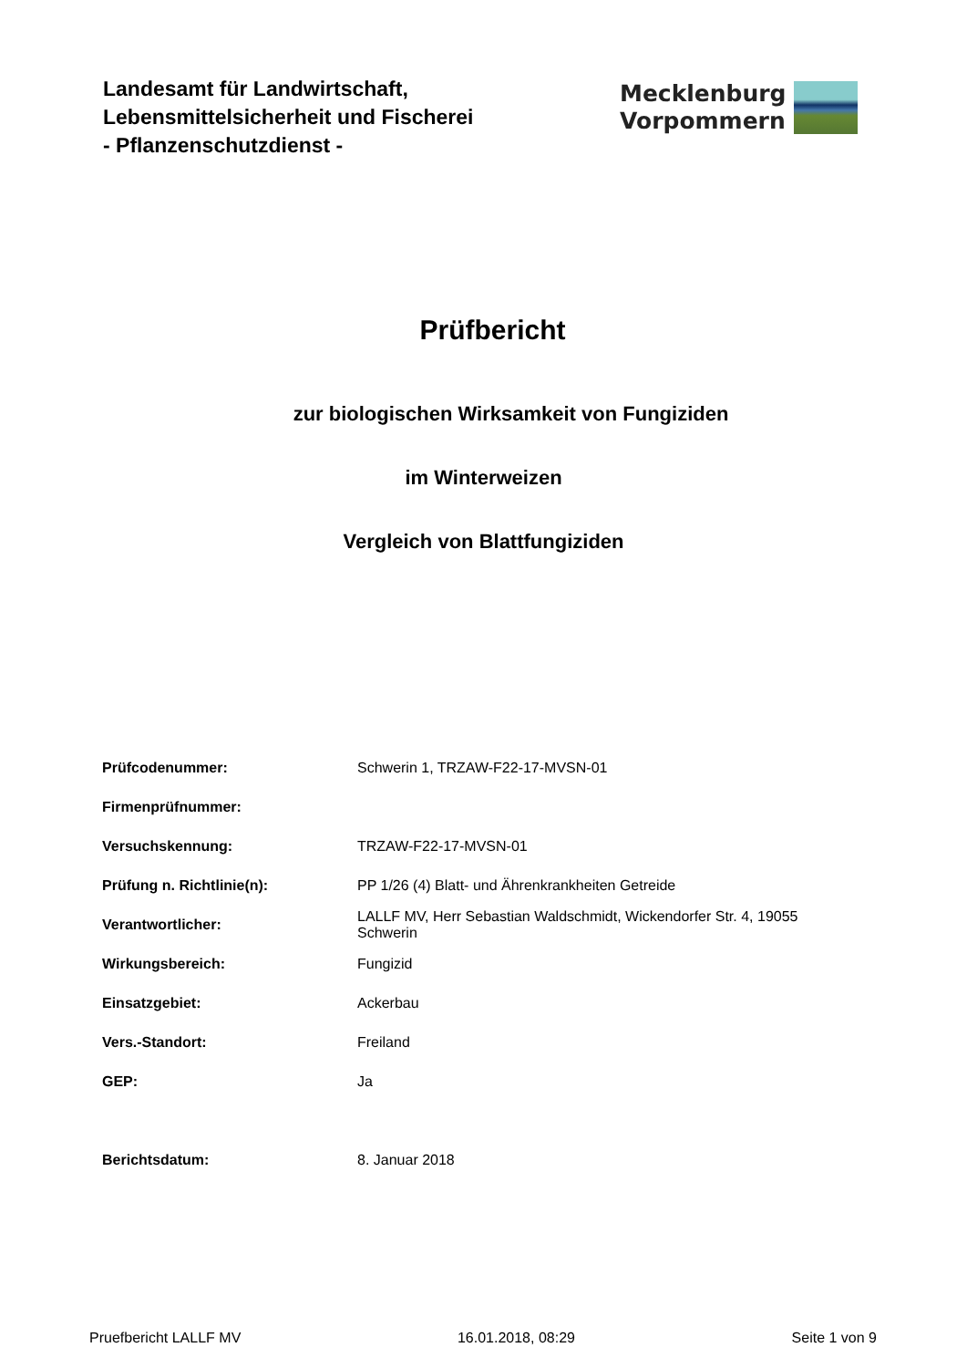Landesamt für Landwirtschaft,
Lebensmittelsicherheit und Fischerei
- Pflanzenschutzdienst -
Mecklenburg
Vorpommern
Prüfbericht
zur biologischen Wirksamkeit von Fungiziden
im Winterweizen
Vergleich von Blattfungiziden
| Prüfcodenummer: | Schwerin 1, TRZAW-F22-17-MVSN-01 |
| Firmenprüfnummer: | |
| Versuchskennung: | TRZAW-F22-17-MVSN-01 |
| Prüfung n. Richtlinie(n): | PP 1/26 (4) Blatt- und Ährenkrankheiten Getreide |
| Verantwortlicher: | LALLF MV, Herr Sebastian Waldschmidt, Wickendorfer Str. 4, 19055 Schwerin |
| Wirkungsbereich: | Fungizid |
| Einsatzgebiet: | Ackerbau |
| Vers.-Standort: | Freiland |
| GEP: | Ja |
| Berichtsdatum: | 8. Januar 2018 |
Pruefbericht LALLF MV 16.01.2018, 08:29 Seite 1 von 9